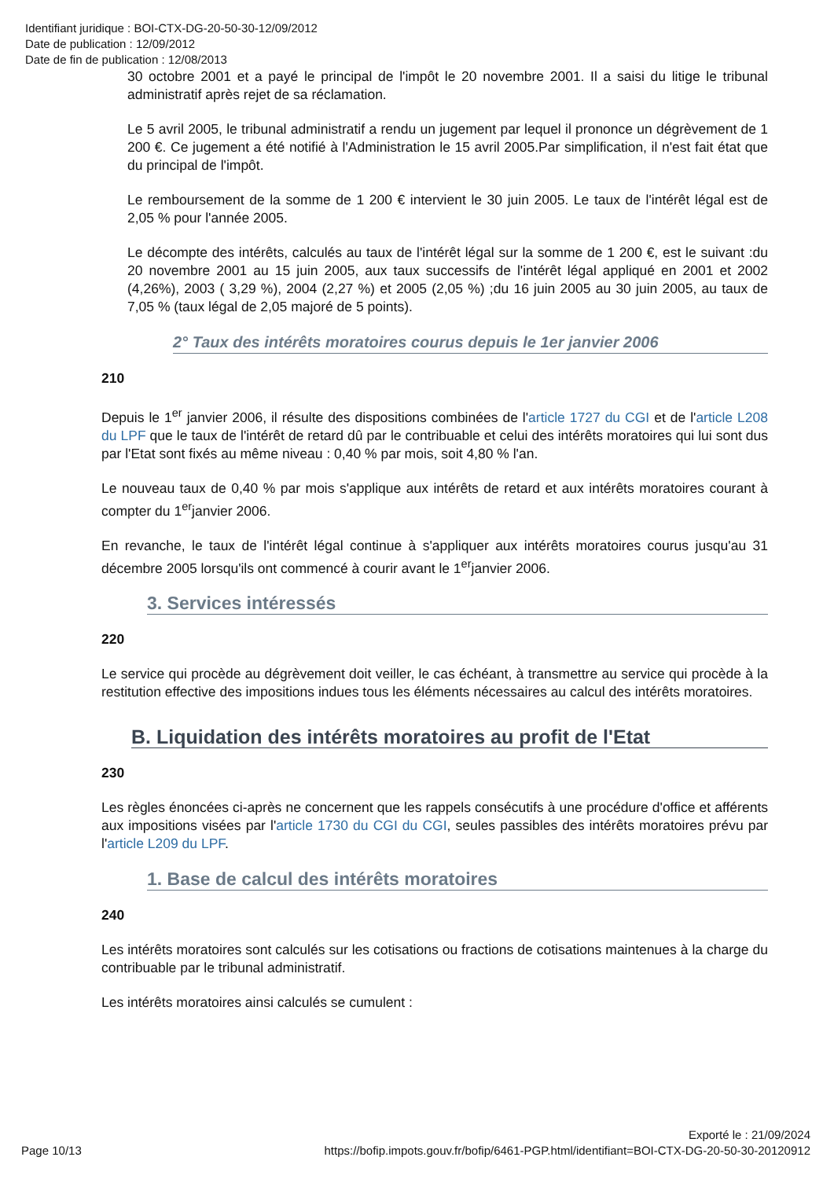Identifiant juridique : BOI-CTX-DG-20-50-30-12/09/2012
Date de publication : 12/09/2012
Date de fin de publication : 12/08/2013
30 octobre 2001 et a payé le principal de l'impôt le 20 novembre 2001. Il a saisi du litige le tribunal administratif après rejet de sa réclamation.
Le 5 avril 2005, le tribunal administratif a rendu un jugement par lequel il prononce un dégrèvement de 1 200 €. Ce jugement a été notifié à l'Administration le 15 avril 2005.Par simplification, il n'est fait état que du principal de l'impôt.
Le remboursement de la somme de 1 200 € intervient le 30 juin 2005. Le taux de l'intérêt légal est de 2,05 % pour l'année 2005.
Le décompte des intérêts, calculés au taux de l'intérêt légal sur la somme de 1 200 €, est le suivant :du 20 novembre 2001 au 15 juin 2005, aux taux successifs de l'intérêt légal appliqué en 2001 et 2002 (4,26%), 2003 ( 3,29 %), 2004 (2,27 %) et 2005 (2,05 %) ;du 16 juin 2005 au 30 juin 2005, au taux de 7,05 % (taux légal de 2,05 majoré de 5 points).
2° Taux des intérêts moratoires courus depuis le 1er janvier 2006
210
Depuis le 1<sup>er</sup> janvier 2006, il résulte des dispositions combinées de l'article 1727 du CGI et de l'article L208 du LPF que le taux de l'intérêt de retard dû par le contribuable et celui des intérêts moratoires qui lui sont dus par l'Etat sont fixés au même niveau : 0,40 % par mois, soit 4,80 % l'an.
Le nouveau taux de 0,40 % par mois s'applique aux intérêts de retard et aux intérêts moratoires courant à compter du 1<sup>er</sup>janvier 2006.
En revanche, le taux de l'intérêt légal continue à s'appliquer aux intérêts moratoires courus jusqu'au 31 décembre 2005 lorsqu'ils ont commencé à courir avant le 1<sup>er</sup>janvier 2006.
3. Services intéressés
220
Le service qui procède au dégrèvement doit veiller, le cas échéant, à transmettre au service qui procède à la restitution effective des impositions indues tous les éléments nécessaires au calcul des intérêts moratoires.
B. Liquidation des intérêts moratoires au profit de l'Etat
230
Les règles énoncées ci-après ne concernent que les rappels consécutifs à une procédure d'office et afférents aux impositions visées par l'article 1730 du CGI du CGI, seules passibles des intérêts moratoires prévu par l'article L209 du LPF.
1. Base de calcul des intérêts moratoires
240
Les intérêts moratoires sont calculés sur les cotisations ou fractions de cotisations maintenues à la charge du contribuable par le tribunal administratif.
Les intérêts moratoires ainsi calculés se cumulent :
Exporté le : 21/09/2024
Page 10/13 https://bofip.impots.gouv.fr/bofip/6461-PGP.html/identifiant=BOI-CTX-DG-20-50-30-20120912